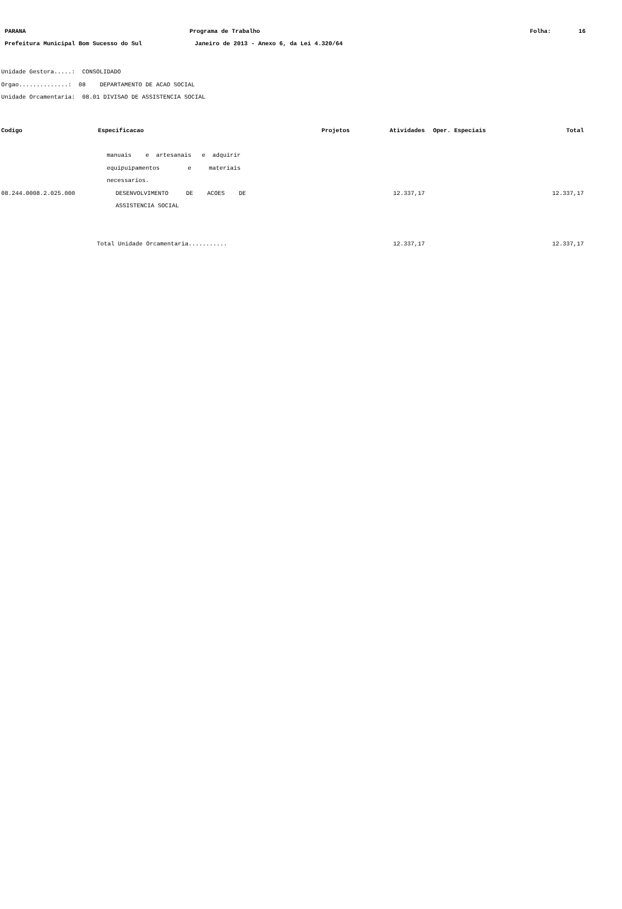PARANA
Programa de Trabalho
Folha:
16
Prefeitura Municipal Bom Sucesso do Sul
Janeiro de 2013 - Anexo 6, da Lei 4.320/64
Unidade Gestora.....: CONSOLIDADO
Orgao..............: 08 DEPARTAMENTO DE ACAO SOCIAL
Unidade Orcamentaria: 08.01 DIVISAO DE ASSISTENCIA SOCIAL
| Codigo | Especificacao | Projetos | Atividades | Oper. Especiais | Total |
| --- | --- | --- | --- | --- | --- |
| | manuais e artesanais e adquirir | | | | |
| | equipuipamentos e materiais | | | | |
| | necessarios. | | | | |
| 08.244.0008.2.025.000 | DESENVOLVIMENTO DE ACOES DE | | 12.337,17 | | 12.337,17 |
| | ASSISTENCIA SOCIAL | | | | |
| Total Unidade Orcamentaria........... | | | 12.337,17 | | 12.337,17 |